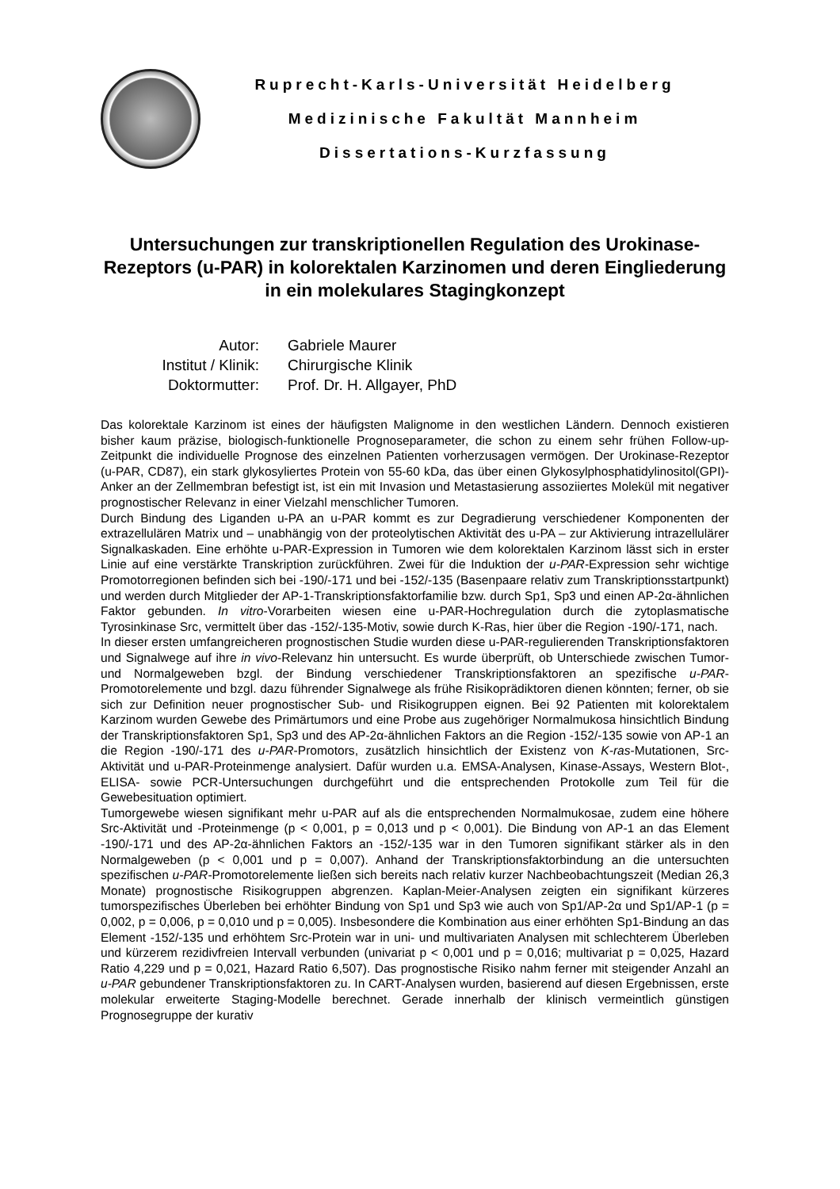Ruprecht-Karls-Universität Heidelberg
Medizinische Fakultät Mannheim
Dissertations-Kurzfassung
Untersuchungen zur transkriptionellen Regulation des Urokinase-Rezeptors (u-PAR) in kolorektalen Karzinomen und deren Eingliederung in ein molekulares Stagingkonzept
Autor:
Gabriele Maurer
Institut / Klinik:
Chirurgische Klinik
Doktormutter:
Prof. Dr. H. Allgayer, PhD
Das kolorektale Karzinom ist eines der häufigsten Malignome in den westlichen Ländern. Dennoch existieren bisher kaum präzise, biologisch-funktionelle Prognoseparameter, die schon zu einem sehr frühen Follow-up-Zeitpunkt die individuelle Prognose des einzelnen Patienten vorherzusagen vermögen. Der Urokinase-Rezeptor (u-PAR, CD87), ein stark glykosyliertes Protein von 55-60 kDa, das über einen Glykosylphosphatidylinositol(GPI)-Anker an der Zellmembran befestigt ist, ist ein mit Invasion und Metastasierung assoziiertes Molekül mit negativer prognostischer Relevanz in einer Vielzahl menschlicher Tumoren.
Durch Bindung des Liganden u-PA an u-PAR kommt es zur Degradierung verschiedener Komponenten der extrazellulären Matrix und – unabhängig von der proteolytischen Aktivität des u-PA – zur Aktivierung intrazellulärer Signalkaskaden. Eine erhöhte u-PAR-Expression in Tumoren wie dem kolorektalen Karzinom lässt sich in erster Linie auf eine verstärkte Transkription zurückführen. Zwei für die Induktion der u-PAR-Expression sehr wichtige Promotorregionen befinden sich bei -190/-171 und bei -152/-135 (Basenpaare relativ zum Transkriptionsstartpunkt) und werden durch Mitglieder der AP-1-Transkriptionsfaktorfamilie bzw. durch Sp1, Sp3 und einen AP-2α-ähnlichen Faktor gebunden. In vitro-Vorarbeiten wiesen eine u-PAR-Hochregulation durch die zytoplasmatische Tyrosinkinase Src, vermittelt über das -152/-135-Motiv, sowie durch K-Ras, hier über die Region -190/-171, nach.
In dieser ersten umfangreicheren prognostischen Studie wurden diese u-PAR-regulierenden Transkriptionsfaktoren und Signalwege auf ihre in vivo-Relevanz hin untersucht. Es wurde überprüft, ob Unterschiede zwischen Tumor- und Normalgeweben bzgl. der Bindung verschiedener Transkriptionsfaktoren an spezifische u-PAR-Promotorelemente und bzgl. dazu führender Signalwege als frühe Risikoprädiktoren dienen könnten; ferner, ob sie sich zur Definition neuer prognostischer Sub- und Risikogruppen eignen. Bei 92 Patienten mit kolorektalem Karzinom wurden Gewebe des Primärtumors und eine Probe aus zugehöriger Normalmukosa hinsichtlich Bindung der Transkriptionsfaktoren Sp1, Sp3 und des AP-2α-ähnlichen Faktors an die Region -152/-135 sowie von AP-1 an die Region -190/-171 des u-PAR-Promotors, zusätzlich hinsichtlich der Existenz von K-ras-Mutationen, Src-Aktivität und u-PAR-Proteinmenge analysiert. Dafür wurden u.a. EMSA-Analysen, Kinase-Assays, Western Blot-, ELISA- sowie PCR-Untersuchungen durchgeführt und die entsprechenden Protokolle zum Teil für die Gewebesituation optimiert.
Tumorgewebe wiesen signifikant mehr u-PAR auf als die entsprechenden Normalmukosae, zudem eine höhere Src-Aktivität und -Proteinmenge (p < 0,001, p = 0,013 und p < 0,001). Die Bindung von AP-1 an das Element -190/-171 und des AP-2α-ähnlichen Faktors an -152/-135 war in den Tumoren signifikant stärker als in den Normalgeweben (p < 0,001 und p = 0,007). Anhand der Transkriptionsfaktorbindung an die untersuchten spezifischen u-PAR-Promotorelemente ließen sich bereits nach relativ kurzer Nachbeobachtungszeit (Median 26,3 Monate) prognostische Risikogruppen abgrenzen. Kaplan-Meier-Analysen zeigten ein signifikant kürzeres tumorspezifisches Überleben bei erhöhter Bindung von Sp1 und Sp3 wie auch von Sp1/AP-2α und Sp1/AP-1 (p = 0,002, p = 0,006, p = 0,010 und p = 0,005). Insbesondere die Kombination aus einer erhöhten Sp1-Bindung an das Element -152/-135 und erhöhtem Src-Protein war in uni- und multivariaten Analysen mit schlechterem Überleben und kürzerem rezidivfreien Intervall verbunden (univariat p < 0,001 und p = 0,016; multivariat p = 0,025, Hazard Ratio 4,229 und p = 0,021, Hazard Ratio 6,507). Das prognostische Risiko nahm ferner mit steigender Anzahl an u-PAR gebundener Transkriptionsfaktoren zu. In CART-Analysen wurden, basierend auf diesen Ergebnissen, erste molekular erweiterte Staging-Modelle berechnet. Gerade innerhalb der klinisch vermeintlich günstigen Prognosegruppe der kurativ